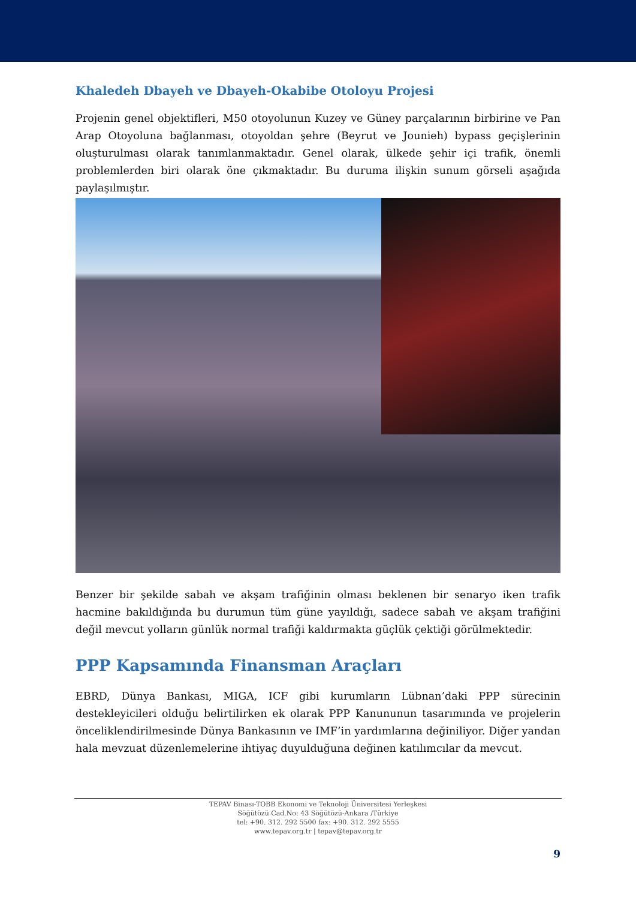Khaledeh Dbayeh ve Dbayeh-Okabibe Otoloyu Projesi
Projenin genel objektifleri, M50 otoyolunun Kuzey ve Güney parçalarının birbirine ve Pan Arap Otoyoluna bağlanması, otoyoldan şehre (Beyrut ve Jounieh) bypass geçişlerinin oluşturulması olarak tanımlanmaktadır. Genel olarak, ülkede şehir içi trafik, önemli problemlerden biri olarak öne çıkmaktadır. Bu duruma ilişkin sunum görseli aşağıda paylaşılmıştır.
Benzer bir şekilde sabah ve akşam trafiğinin olması beklenen bir senaryo iken trafik hacmine bakıldığında bu durumun tüm güne yayıldığı, sadece sabah ve akşam trafiğini değil mevcut yolların günlük normal trafiği kaldırmakta güçlük çektiği görülmektedir.
PPP Kapsamında Finansman Araçları
EBRD, Dünya Bankası, MIGA, ICF gibi kurumların Lübnan’daki PPP sürecinin destekleyicileri olduğu belirtilirken ek olarak PPP Kanununun tasarımında ve projelerin önceliklendirilmesinde Dünya Bankasının ve IMF’in yardımlarına değiniliyor. Diğer yandan hala mevzuat düzenlemelerine ihtiyaç duyulduğuna değinen katılımcılar da mevcut.
TEPAV Binası-TOBB Ekonomi ve Teknoloji Üniversitesi Yerleşkesi
Söğütözü Cad.No: 43 Söğütözü-Ankara /Türkiye
tel: +90. 312. 292 5500 fax: +90. 312. 292 5555
www.tepav.org.tr | tepav@tepav.org.tr
9